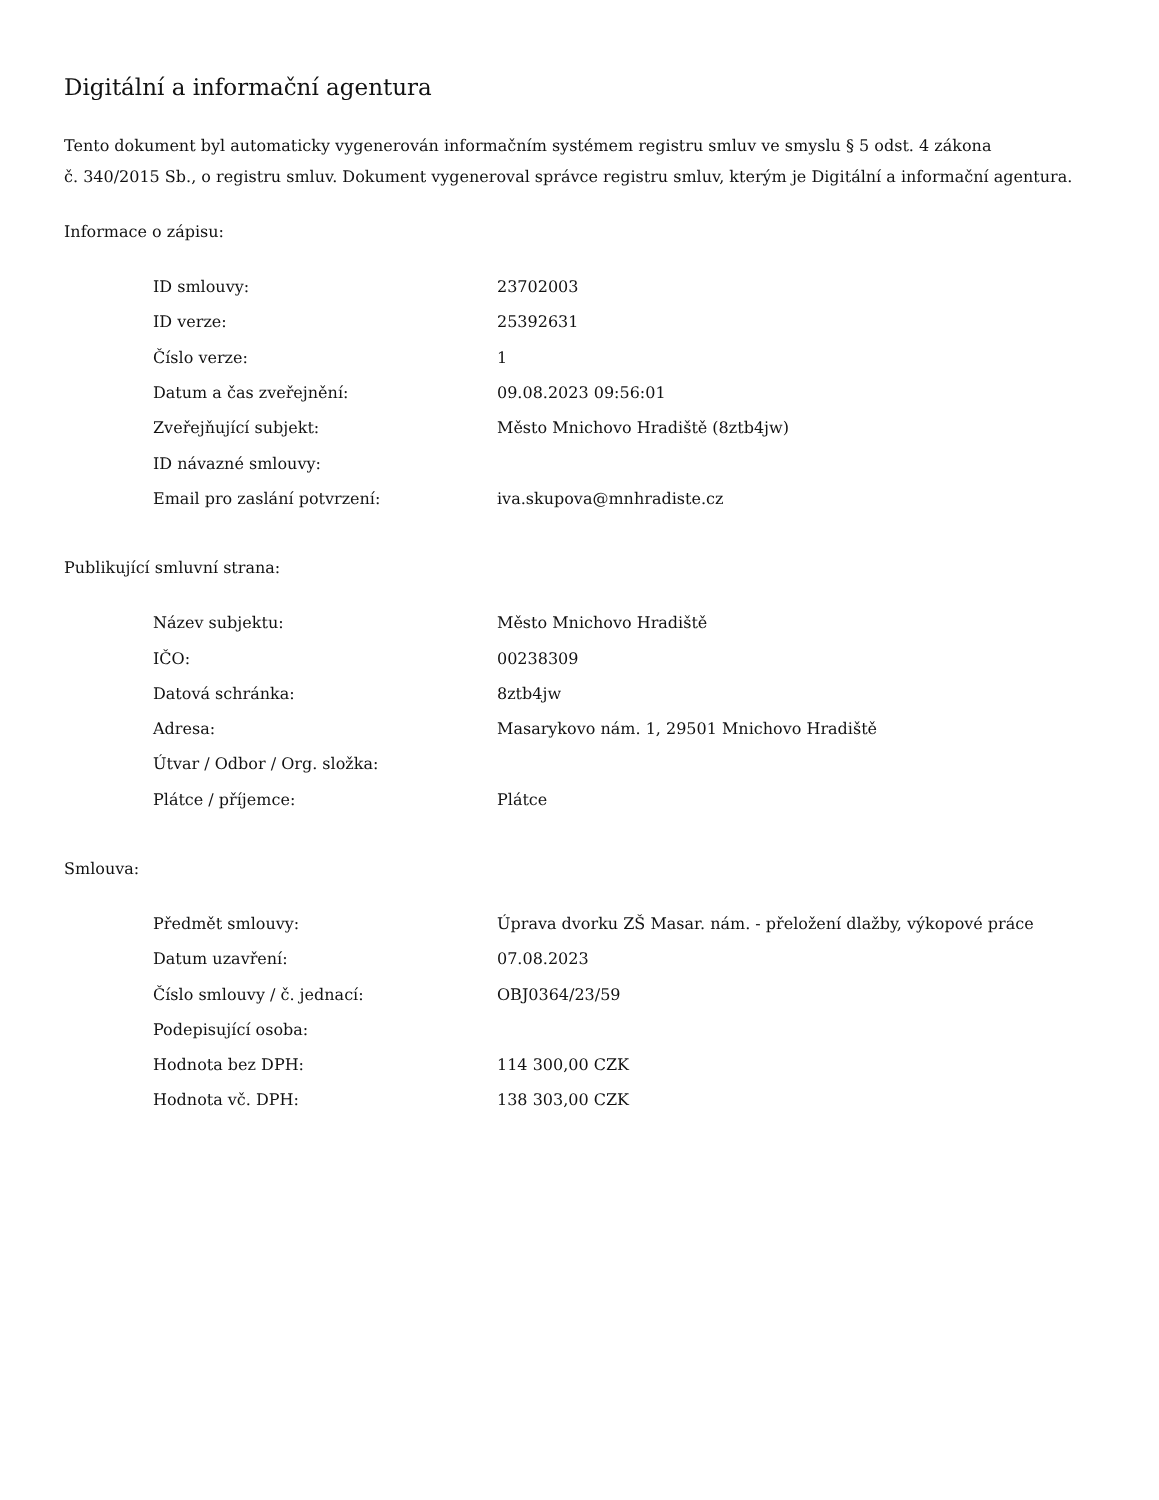Digitální a informační agentura
Tento dokument byl automaticky vygenerován informačním systémem registru smluv ve smyslu § 5 odst. 4 zákona
č. 340/2015 Sb., o registru smluv. Dokument vygeneroval správce registru smluv, kterým je Digitální a informační agentura.
Informace o zápisu:
| ID smlouvy: | 23702003 |
| ID verze: | 25392631 |
| Číslo verze: | 1 |
| Datum a čas zveřejnění: | 09.08.2023 09:56:01 |
| Zveřejňující subjekt: | Město Mnichovo Hradiště (8ztb4jw) |
| ID návazné smlouvy: | |
| Email pro zaslání potvrzení: | iva.skupova@mnhradiste.cz |
Publikující smluvní strana:
| Název subjektu: | Město Mnichovo Hradiště |
| IČO: | 00238309 |
| Datová schránka: | 8ztb4jw |
| Adresa: | Masarykovo nám. 1, 29501 Mnichovo Hradiště |
| Útvar / Odbor / Org. složka: | |
| Plátce / příjemce: | Plátce |
Smlouva:
| Předmět smlouvy: | Úprava dvorku ZŠ Masar. nám. - přeložení dlažby, výkopové práce |
| Datum uzavření: | 07.08.2023 |
| Číslo smlouvy / č. jednací: | OBJ0364/23/59 |
| Podepisující osoba: | |
| Hodnota bez DPH: | 114 300,00 CZK |
| Hodnota vč. DPH: | 138 303,00 CZK |